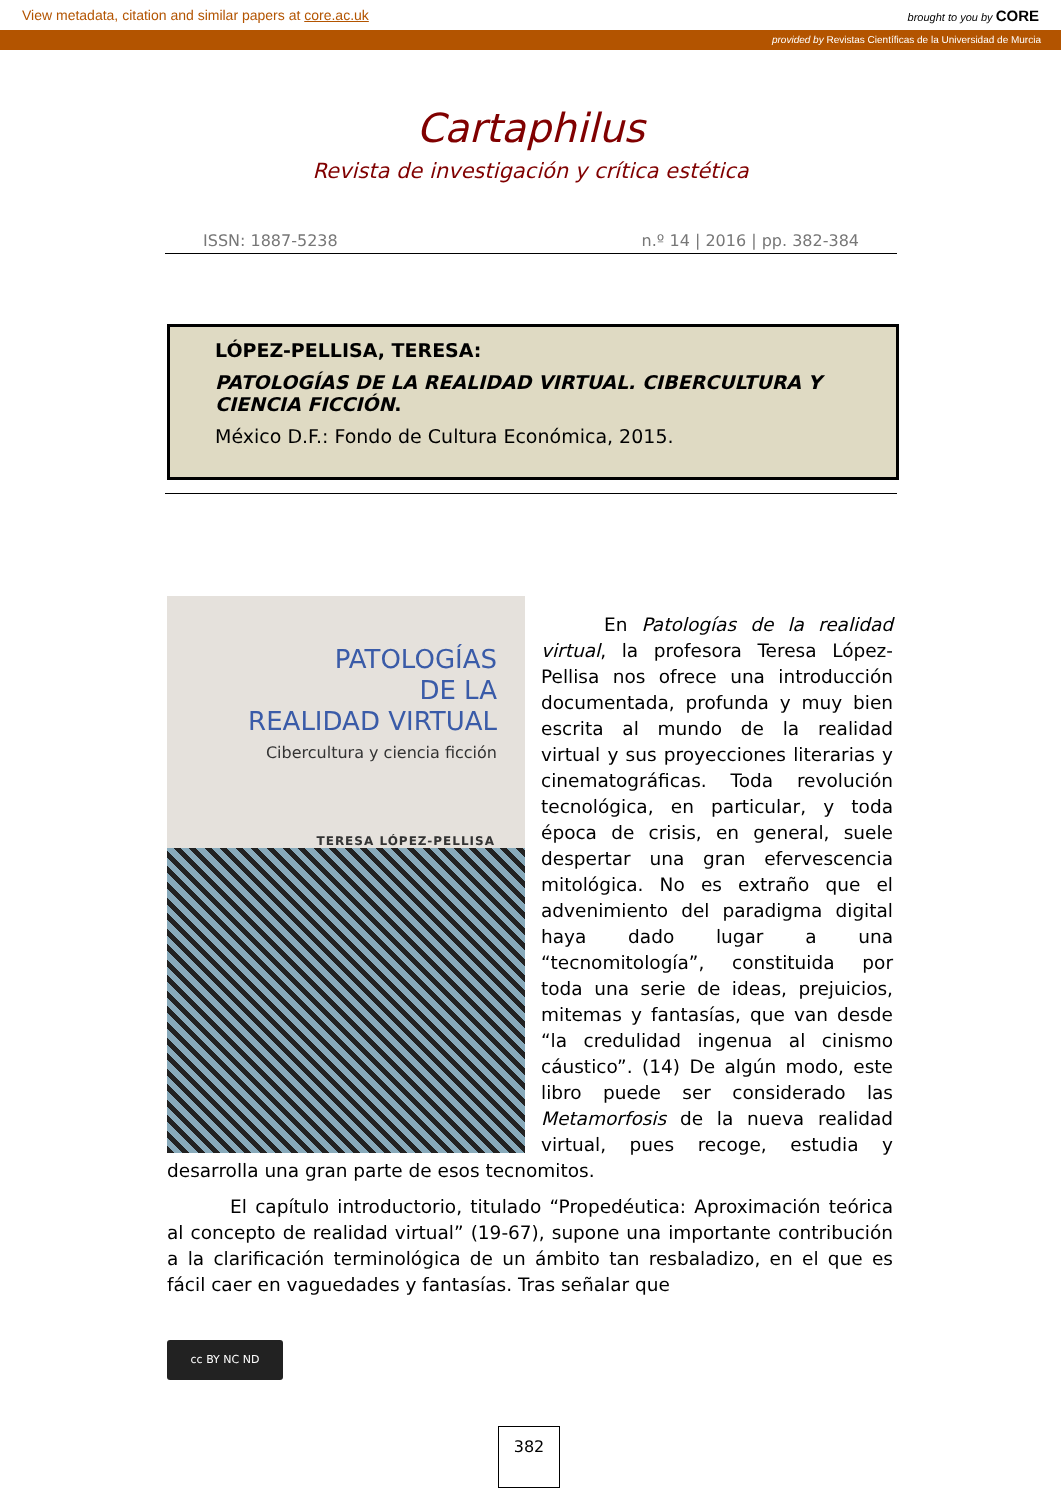View metadata, citation and similar papers at core.ac.uk brought to you by CORE
provided by Revistas Científicas de la Universidad de Murcia
Cartaphilus
Revista de investigación y crítica estética
ISSN: 1887-5238 n.º 14 | 2016 | pp. 382-384
LÓPEZ-PELLISA, TERESA:
PATOLOGÍAS DE LA REALIDAD VIRTUAL. CIBERCULTURA Y CIENCIA FICCIÓN.
México D.F.: Fondo de Cultura Económica, 2015.
PATOLOGÍAS
DE LA
REALIDAD VIRTUAL
Cibercultura y ciencia ficción
TERESA LÓPEZ-PELLISA
En Patologías de la realidad virtual, la profesora Teresa López-Pellisa nos ofrece una introducción documentada, profunda y muy bien escrita al mundo de la realidad virtual y sus proyecciones literarias y cinematográficas. Toda revolución tecnológica, en particular, y toda época de crisis, en general, suele despertar una gran efervescencia mitológica. No es extraño que el advenimiento del paradigma digital haya dado lugar a una “tecnomitología”, constituida por toda una serie de ideas, prejuicios, mitemas y fantasías, que van desde “la credulidad ingenua al cinismo cáustico”. (14) De algún modo, este libro puede ser considerado las Metamorfosis de la nueva realidad virtual, pues recoge, estudia y desarrolla una gran parte de esos tecnomitos.
El capítulo introductorio, titulado “Propedéutica: Aproximación teórica al concepto de realidad virtual” (19-67), supone una importante contribución a la clarificación terminológica de un ámbito tan resbaladizo, en el que es fácil caer en vaguedades y fantasías. Tras señalar que
cc BY NC ND
382